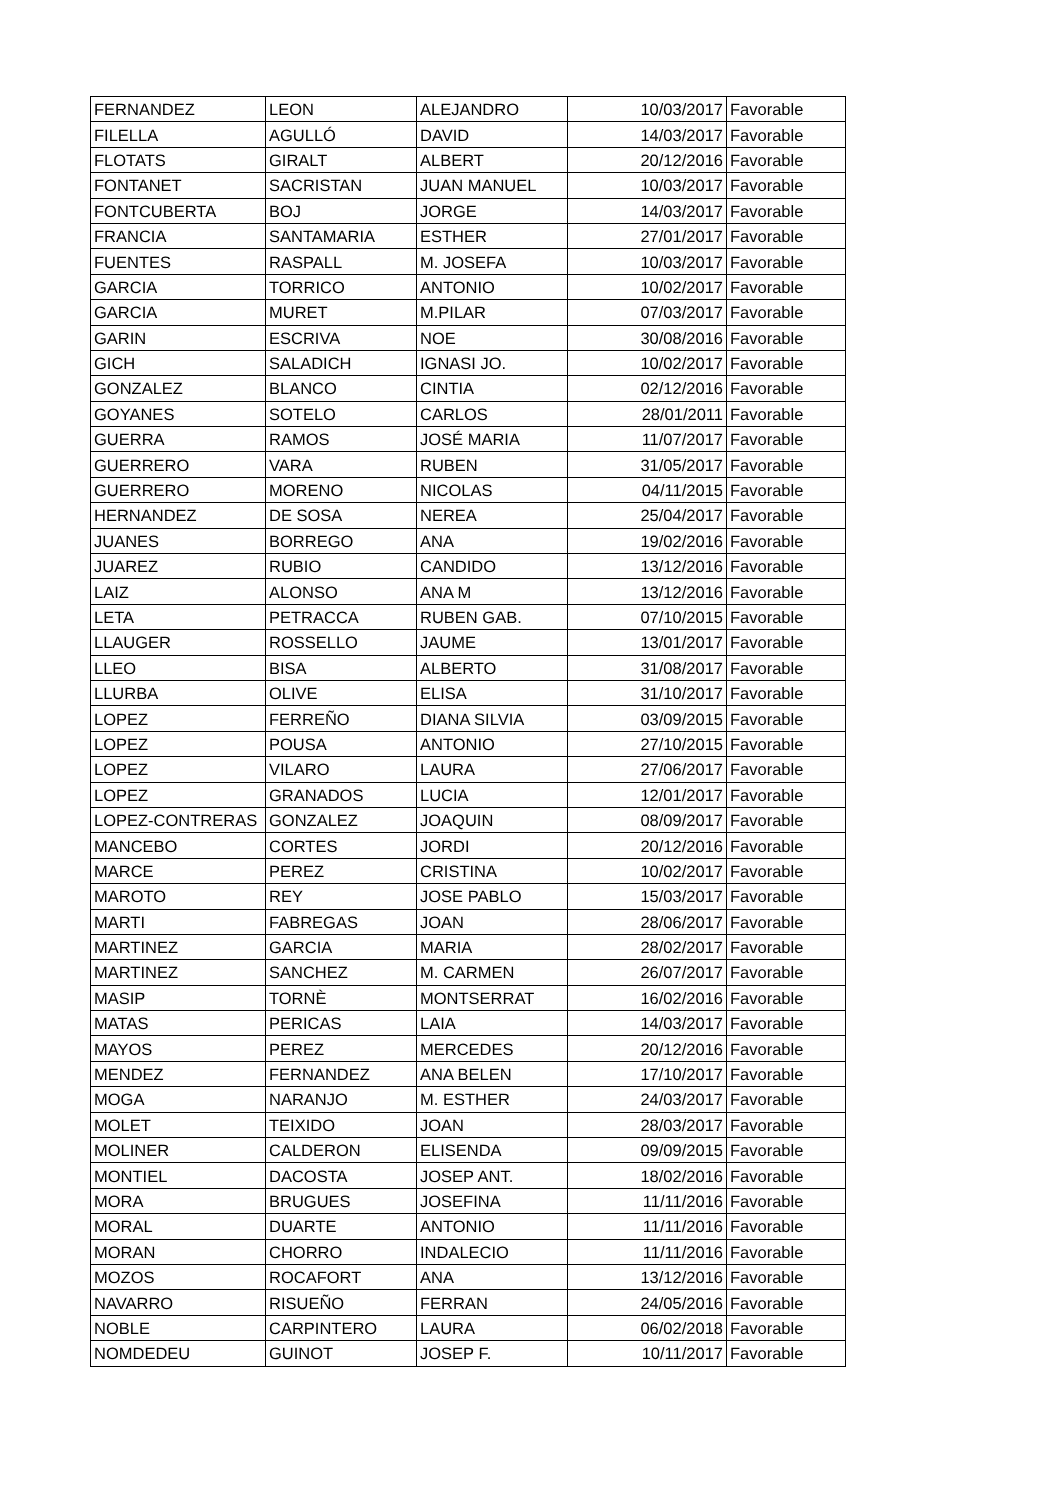| FERNANDEZ | LEON | ALEJANDRO | 10/03/2017 | Favorable |
| FILELLA | AGULLÓ | DAVID | 14/03/2017 | Favorable |
| FLOTATS | GIRALT | ALBERT | 20/12/2016 | Favorable |
| FONTANET | SACRISTAN | JUAN MANUEL | 10/03/2017 | Favorable |
| FONTCUBERTA | BOJ | JORGE | 14/03/2017 | Favorable |
| FRANCIA | SANTAMARIA | ESTHER | 27/01/2017 | Favorable |
| FUENTES | RASPALL | M. JOSEFA | 10/03/2017 | Favorable |
| GARCIA | TORRICO | ANTONIO | 10/02/2017 | Favorable |
| GARCIA | MURET | M.PILAR | 07/03/2017 | Favorable |
| GARIN | ESCRIVA | NOE | 30/08/2016 | Favorable |
| GICH | SALADICH | IGNASI JO. | 10/02/2017 | Favorable |
| GONZALEZ | BLANCO | CINTIA | 02/12/2016 | Favorable |
| GOYANES | SOTELO | CARLOS | 28/01/2011 | Favorable |
| GUERRA | RAMOS | JOSÉ MARIA | 11/07/2017 | Favorable |
| GUERRERO | VARA | RUBEN | 31/05/2017 | Favorable |
| GUERRERO | MORENO | NICOLAS | 04/11/2015 | Favorable |
| HERNANDEZ | DE SOSA | NEREA | 25/04/2017 | Favorable |
| JUANES | BORREGO | ANA | 19/02/2016 | Favorable |
| JUAREZ | RUBIO | CANDIDO | 13/12/2016 | Favorable |
| LAIZ | ALONSO | ANA M | 13/12/2016 | Favorable |
| LETA | PETRACCA | RUBEN GAB. | 07/10/2015 | Favorable |
| LLAUGER | ROSSELLO | JAUME | 13/01/2017 | Favorable |
| LLEO | BISA | ALBERTO | 31/08/2017 | Favorable |
| LLURBA | OLIVE | ELISA | 31/10/2017 | Favorable |
| LOPEZ | FERREÑO | DIANA SILVIA | 03/09/2015 | Favorable |
| LOPEZ | POUSA | ANTONIO | 27/10/2015 | Favorable |
| LOPEZ | VILARO | LAURA | 27/06/2017 | Favorable |
| LOPEZ | GRANADOS | LUCIA | 12/01/2017 | Favorable |
| LOPEZ-CONTRERAS | GONZALEZ | JOAQUIN | 08/09/2017 | Favorable |
| MANCEBO | CORTES | JORDI | 20/12/2016 | Favorable |
| MARCE | PEREZ | CRISTINA | 10/02/2017 | Favorable |
| MAROTO | REY | JOSE PABLO | 15/03/2017 | Favorable |
| MARTI | FABREGAS | JOAN | 28/06/2017 | Favorable |
| MARTINEZ | GARCIA | MARIA | 28/02/2017 | Favorable |
| MARTINEZ | SANCHEZ | M. CARMEN | 26/07/2017 | Favorable |
| MASIP | TORNÈ | MONTSERRAT | 16/02/2016 | Favorable |
| MATAS | PERICAS | LAIA | 14/03/2017 | Favorable |
| MAYOS | PEREZ | MERCEDES | 20/12/2016 | Favorable |
| MENDEZ | FERNANDEZ | ANA BELEN | 17/10/2017 | Favorable |
| MOGA | NARANJO | M. ESTHER | 24/03/2017 | Favorable |
| MOLET | TEIXIDO | JOAN | 28/03/2017 | Favorable |
| MOLINER | CALDERON | ELISENDA | 09/09/2015 | Favorable |
| MONTIEL | DACOSTA | JOSEP ANT. | 18/02/2016 | Favorable |
| MORA | BRUGUES | JOSEFINA | 11/11/2016 | Favorable |
| MORAL | DUARTE | ANTONIO | 11/11/2016 | Favorable |
| MORAN | CHORRO | INDALECIO | 11/11/2016 | Favorable |
| MOZOS | ROCAFORT | ANA | 13/12/2016 | Favorable |
| NAVARRO | RISUEÑO | FERRAN | 24/05/2016 | Favorable |
| NOBLE | CARPINTERO | LAURA | 06/02/2018 | Favorable |
| NOMDEDEU | GUINOT | JOSEP F. | 10/11/2017 | Favorable |